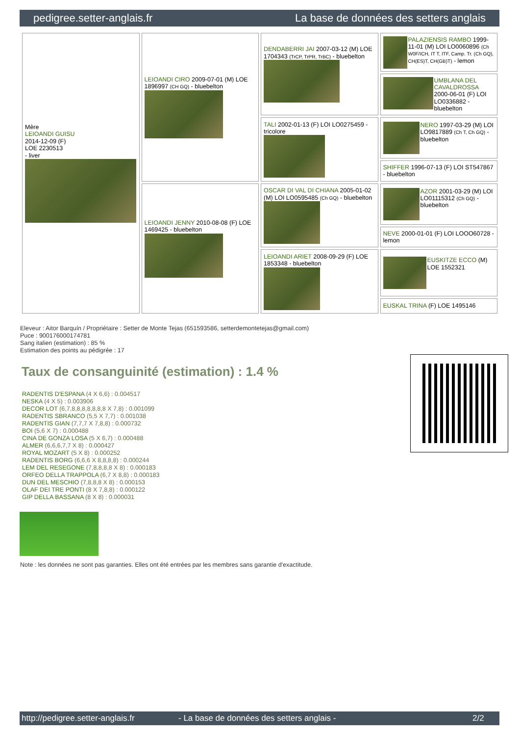pedigree.setter-anglais.fr La base de données des setters anglais
| Mère LEIOANDI GUISU 2014-12-09 (F) LOE 2230513 - liver | LEIOANDI CIRO 2009-07-01 (M) LOE 1896997 (CH GQ) - bluebelton | DENDABERRI JAI 2007-03-12 (M) LOE 1704343 (TrCP, TrPR, TrBC) - bluebelton | PALAZIENSIS RAMBO 1999-11-01 (M) LOI LO0060896 (Ch W0F/ICH, IT T, ITF, Camp. Tr. (Ch GQ), CH(ES)T, CH(GB)T) - lemon |
| | | | UMBLANA DEL CAVALDROSSA 2000-06-01 (F) LOI LO0336882 - bluebelton |
| | | TALI 2002-01-13 (F) LOI LO0275459 - tricolore | NERO 1997-03-29 (M) LOI LO9817889 (Ch T, Ch GQ) - bluebelton |
| | | | SHIFFER 1996-07-13 (F) LOI ST547867 - bluebelton |
| | LEIOANDI JENNY 2010-08-08 (F) LOE 1469425 - bluebelton | OSCAR DI VAL DI CHIANA 2005-01-02 (M) LOI LO0595485 (Ch GQ) - bluebelton | AZOR 2001-03-29 (M) LOI LO01115312 (Ch GQ) - bluebelton |
| | | | NEVE 2000-01-01 (F) LOI LOOO60728 - lemon |
| | | LEIOANDI ARIET 2008-09-29 (F) LOE 1853348 - bluebelton | EUSKITZE ECCO (M) LOE 1552321 |
| | | | EUSKAL TRINA (F) LOE 1495146 |
Eleveur : Aitor Barquín / Propriétaire : Setter de Monte Tejas (651593586, setterdemontetejas@gmail.com)
Puce : 900176000174781
Sang italien (estimation) : 85 %
Estimation des points au pédigrée : 17
Taux de consanguinité (estimation) : 1.4 %
RADENTIS D'ESPANA (4 X 6,6) : 0.004517
NESKA (4 X 5) : 0.003906
DECOR LOT (6,7,8,8,8,8,8,8,8 X 7,8) : 0.001099
RADENTIS SBRANCO (5,5 X 7,7) : 0.001038
RADENTIS GIAN (7,7,7 X 7,8,8) : 0.000732
BOI (5,6 X 7) : 0.000488
CINA DE GONZA LOSA (5 X 6,7) : 0.000488
ALMER (6,6,6,7,7 X 8) : 0.000427
ROYAL MOZART (5 X 8) : 0.000252
RADENTIS BORG (6,6,6 X 8,8,8,8) : 0.000244
LEM DEL RESEGONE (7,8,8,8,8 X 8) : 0.000183
ORFEO DELLA TRAPPOLA (6,7 X 8,8) : 0.000183
DUN DEL MESCHIO (7,8,8,8 X 8) : 0.000153
OLAF DEI TRE PONTI (8 X 7,8,8) : 0.000122
GIP DELLA BASSANA (8 X 8) : 0.000031
Note : les données ne sont pas garanties. Elles ont été entrées par les membres sans garantie d'exactitude.
http://pedigree.setter-anglais.fr - La base de données des setters anglais - 2/2